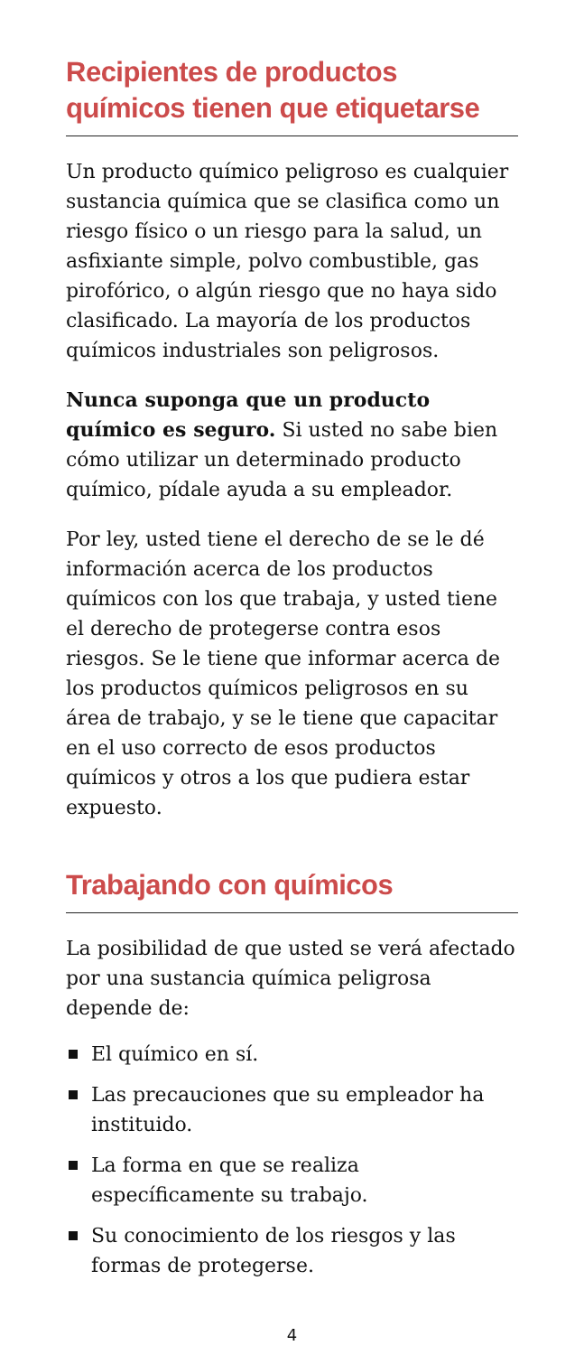Recipientes de productos químicos tienen que etiquetarse
Un producto químico peligroso es cualquier sustancia química que se clasifica como un riesgo físico o un riesgo para la salud, un asfixiante simple, polvo combustible, gas pirofórico, o algún riesgo que no haya sido clasificado. La mayoría de los productos químicos industriales son peligrosos.
Nunca suponga que un producto químico es seguro. Si usted no sabe bien cómo utilizar un determinado producto químico, pídale ayuda a su empleador.
Por ley, usted tiene el derecho de se le dé información acerca de los productos químicos con los que trabaja, y usted tiene el derecho de protegerse contra esos riesgos. Se le tiene que informar acerca de los productos químicos peligrosos en su área de trabajo, y se le tiene que capacitar en el uso correcto de esos productos químicos y otros a los que pudiera estar expuesto.
Trabajando con químicos
La posibilidad de que usted se verá afectado por una sustancia química peligrosa depende de:
El químico en sí.
Las precauciones que su empleador ha instituido.
La forma en que se realiza específicamente su trabajo.
Su conocimiento de los riesgos y las formas de protegerse.
4